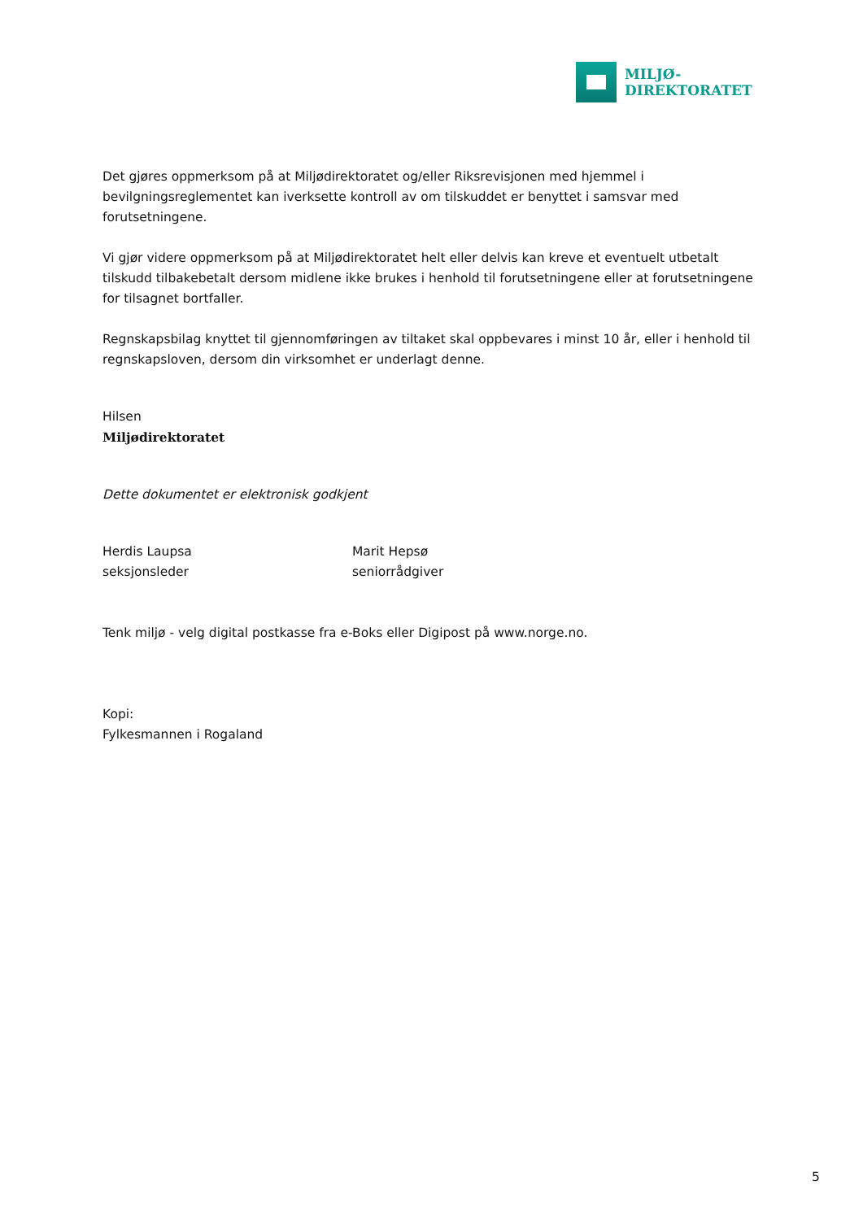MILJØ-
DIREKTORATET
Det gjøres oppmerksom på at Miljødirektoratet og/eller Riksrevisjonen med hjemmel i bevilgningsreglementet kan iverksette kontroll av om tilskuddet er benyttet i samsvar med forutsetningene.
Vi gjør videre oppmerksom på at Miljødirektoratet helt eller delvis kan kreve et eventuelt utbetalt tilskudd tilbakebetalt dersom midlene ikke brukes i henhold til forutsetningene eller at forutsetningene for tilsagnet bortfaller.
Regnskapsbilag knyttet til gjennomføringen av tiltaket skal oppbevares i minst 10 år, eller i henhold til regnskapsloven, dersom din virksomhet er underlagt denne.
Hilsen
Miljødirektoratet
Dette dokumentet er elektronisk godkjent
Herdis Laupsa
seksjonsleder
Marit Hepsø
seniorrådgiver
Tenk miljø - velg digital postkasse fra e-Boks eller Digipost på www.norge.no.
Kopi:
Fylkesmannen i Rogaland
5